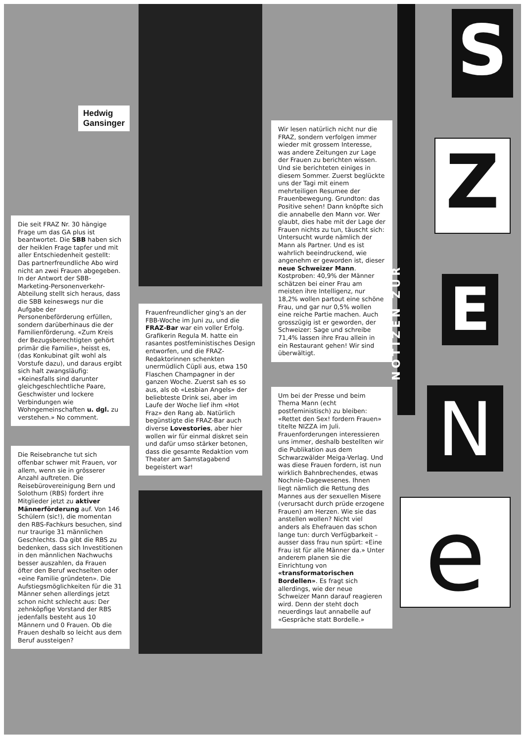NOTIZEN ZUR
S
Z
E
N
e
Hedwig Gansinger
Die seit FRAZ Nr. 30 hängige Frage um das GA plus ist beantwortet. Die SBB haben sich der heiklen Frage tapfer und mit aller Entschiedenheit gestellt: Das partnerfreundliche Abo wird nicht an zwei Frauen abgegeben. In der Antwort der SBB-Marketing-Personenverkehr-Abteilung stellt sich heraus, dass die SBB keineswegs nur die Aufgabe der Personenbeförderung erfüllen, sondern darüberhinaus die der Familienförderung. «Zum Kreis der Bezugsberechtigten gehört primär die Familie», heisst es, (das Konkubinat gilt wohl als Vorstufe dazu), und daraus ergibt sich halt zwangsläufig: «Keinesfalls sind darunter gleichgeschlechtliche Paare, Geschwister und lockere Verbindungen wie Wohngemeinschaften u. dgl. zu verstehen.» No comment.
Die Reisebranche tut sich offenbar schwer mit Frauen, vor allem, wenn sie in grösserer Anzahl auftreten. Die Reisebürovereinigung Bern und Solothurn (RBS) fordert ihre Mitglieder jetzt zu aktiver Männerförderung auf. Von 146 Schülern (sic!), die momentan den RBS-Fachkurs besuchen, sind nur traurige 31 männlichen Geschlechts. Da gibt die RBS zu bedenken, dass sich Investitionen in den männlichen Nachwuchs besser auszahlen, da Frauen öfter den Beruf wechselten oder «eine Familie gründeten». Die Aufstiegsmöglichkeiten für die 31 Männer sehen allerdings jetzt schon nicht schlecht aus: Der zehnköpfige Vorstand der RBS jedenfalls besteht aus 10 Männern und 0 Frauen. Ob die Frauen deshalb so leicht aus dem Beruf aussteigen?
Frauenfreundlicher ging's an der FBB-Woche im Juni zu, und die FRAZ-Bar war ein voller Erfolg. Grafikerin Regula M. hatte ein rasantes postfeministisches Design entworfen, und die FRAZ-Redaktorinnen schenkten unermüdlich Cüpli aus, etwa 150 Flaschen Champagner in der ganzen Woche. Zuerst sah es so aus, als ob «Lesbian Angels» der beliebteste Drink sei, aber im Laufe der Woche lief ihm «Hot Fraz» den Rang ab. Natürlich begünstigte die FRAZ-Bar auch diverse Lovestories, aber hier wollen wir für einmal diskret sein und dafür umso stärker betonen, dass die gesamte Redaktion vom Theater am Samstagabend begeistert war!
Wir lesen natürlich nicht nur die FRAZ, sondern verfolgen immer wieder mit grossem Interesse, was andere Zeitungen zur Lage der Frauen zu berichten wissen. Und sie berichteten einiges in diesem Sommer. Zuerst beglückte uns der Tagi mit einem mehrteiligen Resumee der Frauenbewegung. Grundton: das Positive sehen! Dann knöpfte sich die annabelle den Mann vor. Wer glaubt, dies habe mit der Lage der Frauen nichts zu tun, täuscht sich: Untersucht wurde nämlich der Mann als Partner. Und es ist wahrlich beeindruckend, wie angenehm er geworden ist, dieser neue Schweizer Mann. Kostproben: 40,9% der Männer schätzen bei einer Frau am meisten ihre Intelligenz, nur 18,2% wollen partout eine schöne Frau, und gar nur 0,5% wollen eine reiche Partie machen. Auch grosszügig ist er geworden, der Schweizer: Sage und schreibe 71,4% lassen ihre Frau allein in ein Restaurant gehen! Wir sind überwältigt.
Um bei der Presse und beim Thema Mann (echt postfeministisch) zu bleiben: «Rettet den Sex! fordern Frauen» titelte NIZZA im Juli. Frauenforderungen interessieren uns immer, deshalb bestellten wir die Publikation aus dem Schwarzwälder Meiga-Verlag. Und was diese Frauen fordern, ist nun wirklich Bahnbrechendes, etwas Nochnie-Dagewesenes. Ihnen liegt nämlich die Rettung des Mannes aus der sexuellen Misere (verursacht durch prüde erzogene Frauen) am Herzen. Wie sie das anstellen wollen? Nicht viel anders als Ehefrauen das schon lange tun: durch Verfügbarkeit – ausser dass frau nun spürt: «Eine Frau ist für alle Männer da.» Unter anderem planen sie die Einrichtung von «transformatorischen Bordellen». Es fragt sich allerdings, wie der neue Schweizer Mann darauf reagieren wird. Denn der steht doch neuerdings laut annabelle auf «Gespräche statt Bordelle.»